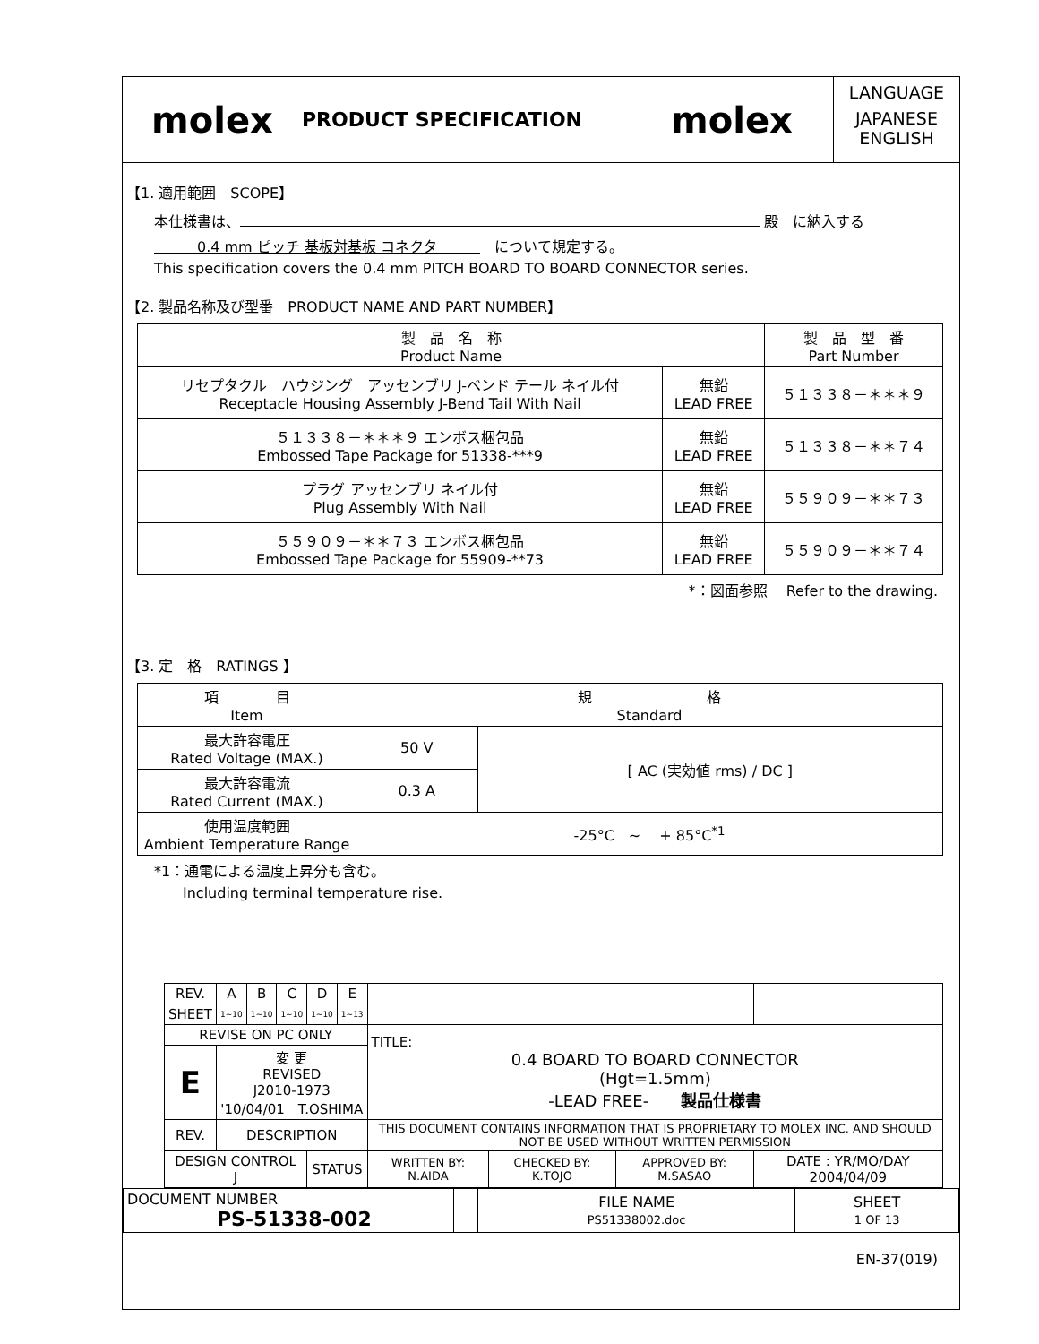molex
PRODUCT SPECIFICATION
molex
LANGUAGE
JAPANESE
ENGLISH
【1. 適用範囲　SCOPE】
本仕様書は、 殿　に納入する
　　　0.4 mm ピッチ 基板対基板 コネクタ　　　　について規定する。
This specification covers the 0.4 mm PITCH BOARD TO BOARD CONNECTOR series.
【2. 製品名称及び型番　PRODUCT NAME AND PART NUMBER】
| 製 品 名 称 Product Name | | 製 品 型 番 Part Number |
| --- | --- | --- |
| リセプタクル ハウジング アッセンブリ J-ベンド テール ネイル付 Receptacle Housing Assembly J-Bend Tail With Nail | 無鉛 LEAD FREE | ５１３３８－＊＊＊９ |
| ５１３３８－＊＊＊９ エンボス梱包品 Embossed Tape Package for 51338-***9 | 無鉛 LEAD FREE | ５１３３８－＊＊７４ |
| プラグ アッセンブリ ネイル付 Plug Assembly With Nail | 無鉛 LEAD FREE | ５５９０９－＊＊７３ |
| ５５９０９－＊＊７３ エンボス梱包品 Embossed Tape Package for 55909-**73 | 無鉛 LEAD FREE | ５５９０９－＊＊７４ |
*：図面参照　 Refer to the drawing.
【3. 定　格　RATINGS 】
| 項 目 Item | 規 格 Standard | |
| --- | --- | --- |
| 最大許容電圧 Rated Voltage (MAX.) | 50 V | [ AC (実効値 rms) / DC ] |
| 最大許容電流 Rated Current (MAX.) | 0.3 A | |
| 使用温度範囲 Ambient Temperature Range | -25°C ~ + 85°C<sup>*1</sup> | |
*1：通電による温度上昇分も含む。
　　Including terminal temperature rise.
| REV. | A | B | C | D | E | | | | | |
| SHEET | 1~10 | 1~10 | 1~10 | 1~10 | 1~13 | | | | | |
| REVISE ON PC ONLY | | | | | | TITLE: 0.4 BOARD TO BOARD CONNECTOR (Hgt=1.5mm) -LEAD FREE- 製品仕様書 | | | | |
| E | 変 更 REVISED J2010-1973 '10/04/01 T.OSHIMA | | | | | | | | | |
| REV. | DESCRIPTION | | | | | THIS DOCUMENT CONTAINS INFORMATION THAT IS PROPRIETARY TO MOLEX INC. AND SHOULD NOT BE USED WITHOUT WRITTEN PERMISSION | | | | |
| DESIGN CONTROL J | | | | STATUS | | WRITTEN BY: N.AIDA | CHECKED BY: K.TOJO | APPROVED BY: M.SASAO | DATE : YR/MO/DAY 2004/04/09 | |
| DOCUMENT NUMBER PS-51338-002 | | FILE NAME PS51338002.doc | SHEET 1 OF 13 |
EN-37(019)